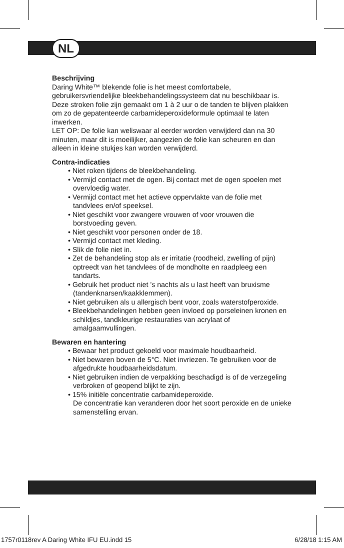NL
Beschrijving
Daring White™ blekende folie is het meest comfortabele, gebruikersvriendelijke bleekbehandelingssysteem dat nu beschikbaar is. Deze stroken folie zijn gemaakt om 1 à 2 uur o de tanden te blijven plakken om zo de gepatenteerde carbamideperoxideformule optimaal te laten inwerken.
LET OP: De folie kan weliswaar al eerder worden verwijderd dan na 30 minuten, maar dit is moeilijker, aangezien de folie kan scheuren en dan alleen in kleine stukjes kan worden verwijderd.
Contra-indicaties
• Niet roken tijdens de bleekbehandeling.
• Vermijd contact met de ogen. Bij contact met de ogen spoelen met overvloedig water.
• Vermijd contact met het actieve oppervlakte van de folie met tandvlees en/of speeksel.
• Niet geschikt voor zwangere vrouwen of voor vrouwen die borstvoeding geven.
• Niet geschikt voor personen onder de 18.
• Vermijd contact met kleding.
• Slik de folie niet in.
• Zet de behandeling stop als er irritatie (roodheid, zwelling of pijn) optreedt van het tandvlees of de mondholte en raadpleeg een tandarts.
• Gebruik het product niet ’s nachts als u last heeft van bruxisme (tandenknarsen/kaakklemmen).
• Niet gebruiken als u allergisch bent voor, zoals waterstofperoxide.
• Bleekbehandelingen hebben geen invloed op porseleinen kronen en schildjes, tandkleurige restauraties van acrylaat of amalgaamvullingen.
Bewaren en hantering
• Bewaar het product gekoeld voor maximale houdbaarheid.
• Niet bewaren boven de 5°C. Niet invriezen. Te gebruiken voor de afgedrukte houdbaarheidsdatum.
• Niet gebruiken indien de verpakking beschadigd is of de verzegeling verbroken of geopend blijkt te zijn.
• 15% initiële concentratie carbamideperoxide.
De concentratie kan veranderen door het soort peroxide en de unieke samenstelling ervan.
1757r0118rev A Daring White IFU EU.indd 15 6/28/18 1:15 AM